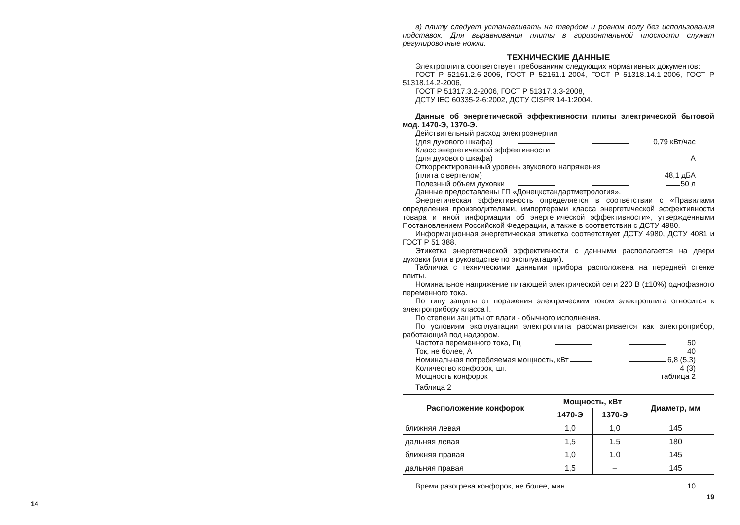14
в) плиту следует устанавливать на твердом и ровном полу без использования подставок. Для выравнивания плиты в горизонтальной плоскости служат регулировочные ножки.
ТЕХНИЧЕСКИЕ ДАННЫЕ
Электроплита соответствует требованиям следующих нормативных документов:
ГОСТ Р 52161.2.6-2006, ГОСТ Р 52161.1-2004, ГОСТ Р 51318.14.1-2006, ГОСТ Р 51318.14.2-2006,
ГОСТ Р 51317.3.2-2006, ГОСТ Р 51317.3.3-2008,
ДСТУ IEC 60335-2-6:2002, ДСТУ CISPR 14-1:2004.
Данные об энергетической эффективности плиты электрической бытовой мод. 1470-Э, 1370-Э.
Действительный расход электроэнергии
(для духового шкафа) 0,79 кВт/час
Класс энергетической эффективности
(для духового шкафа) А
Откорректированный уровень звукового напряжения
(плита с вертелом) 48,1 дБА
Полезный объем духовки 50 л
Данные предоставлены ГП «Донецкстандартметрология».
Энергетическая эффективность определяется в соответствии с «Правилами определения производителями, импортерами класса энергетической эффективности товара и иной информации об энергетической эффективности», утвержденными Постановлением Российской Федерации, а также в соответствии с ДСТУ 4980.
Информационная энергетическая этикетка соответствует ДСТУ 4980, ДСТУ 4081 и ГОСТ Р 51 388.
Этикетка энергетической эффективности с данными располагается на двери духовки (или в руководстве по эксплуатации).
Табличка с техническими данными прибора расположена на передней стенке плиты.
Номинальное напряжение питающей электрической сети 220 В (±10%) однофазного переменного тока.
По типу защиты от поражения электрическим током электроплита относится к электроприбору класса I.
По степени защиты от влаги - обычного исполнения.
По условиям эксплуатации электроплита рассматривается как электроприбор, работающий под надзором.
Частота переменного тока, Гц 50
Ток, не более, А 40
Номинальная потребляемая мощность, кВт 6,8 (5,3)
Количество конфорок, шт. 4 (3)
Мощность конфорок таблица 2
Таблица 2
| Расположение конфорок | Мощность, кВт | | Диаметр, мм |
| --- | --- | --- | --- |
| | 1470-Э | 1370-Э | |
| ближняя левая | 1,0 | 1,0 | 145 |
| дальняя левая | 1,5 | 1,5 | 180 |
| ближняя правая | 1,0 | 1,0 | 145 |
| дальняя правая | 1,5 | – | 145 |
Время разогрева конфорок, не более, мин. 10
19